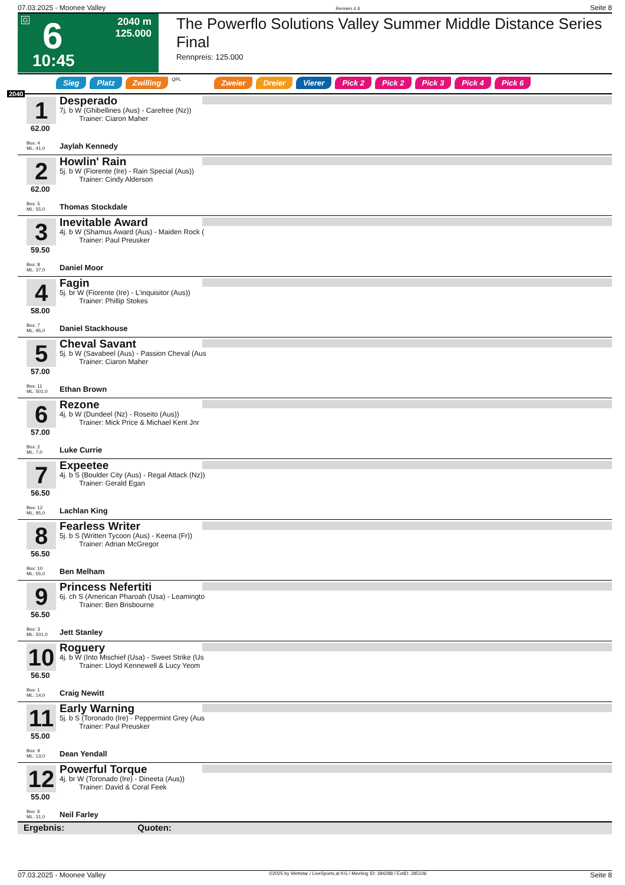07.03.2025 - Moonee Valley Rennen # 6 Seite 8
G 6
2040 m
125.000
10:45
The Powerflo Solutions Valley Summer Middle Distance Series Final
Rennpreis: 125.000
Sieg Platz Zwilling QPL Zweier Dreier Vierer Pick 2 Pick 2 Pick 3 Pick 4 Pick 6
2040
1
62.00
Box: 4
ML: 41,0
Desperado
7j. b W (Ghibellines (Aus) - Carefree (Nz))
Trainer: Ciaron Maher
Jaylah Kennedy
2
62.00
Box: 5
ML: 55,0
Howlin' Rain
5j. b W (Fiorente (Ire) - Rain Special (Aus))
Trainer: Cindy Alderson
Thomas Stockdale
3
59.50
Box: 8
ML: 37,0
Inevitable Award
4j. b W (Shamus Award (Aus) - Maiden Rock (
Trainer: Paul Preusker
Daniel Moor
4
58.00
Box: 7
ML: 95,0
Fagin
5j. br W (Fiorente (Ire) - L'inquisitor (Aus))
Trainer: Phillip Stokes
Daniel Stackhouse
5
57.00
Box: 11
ML: 501,0
Cheval Savant
5j. b W (Savabeel (Aus) - Passion Cheval (Aus
Trainer: Ciaron Maher
Ethan Brown
6
57.00
Box: 2
ML: 7,0
Rezone
4j. b W (Dundeel (Nz) - Roseito (Aus))
Trainer: Mick Price & Michael Kent Jnr
Luke Currie
7
56.50
Box: 12
ML: 95,0
Expeetee
4j. b S (Boulder City (Aus) - Regal Attack (Nz))
Trainer: Gerald Egan
Lachlan King
8
56.50
Box: 10
ML: 55,0
Fearless Writer
5j. b S (Written Tycoon (Aus) - Keena (Fr))
Trainer: Adrian McGregor
Ben Melham
9
56.50
Box: 3
ML: 501,0
Princess Nefertiti
6j. ch S (American Pharoah (Usa) - Leamingto
Trainer: Ben Brisbourne
Jett Stanley
10
56.50
Box: 1
ML: 14,0
Roguery
4j. b W (Into Mischief (Usa) - Sweet Strike (Us
Trainer: Lloyd Kennewell & Lucy Yeom
Craig Newitt
11
55.00
Box: 9
ML: 13,0
Early Warning
5j. b S (Toronado (Ire) - Peppermint Grey (Aus
Trainer: Paul Preusker
Dean Yendall
12
55.00
Box: 6
ML: 31,0
Powerful Torque
4j. br W (Toronado (Ire) - Dineeta (Aus))
Trainer: David & Coral Feek
Neil Farley
Ergebnis: Quoten:
07.03.2025 - Moonee Valley ©2025 by Wettstar / LiveSports.at KG / Meeting ID: 394288 / ExtID: 285106 Seite 8